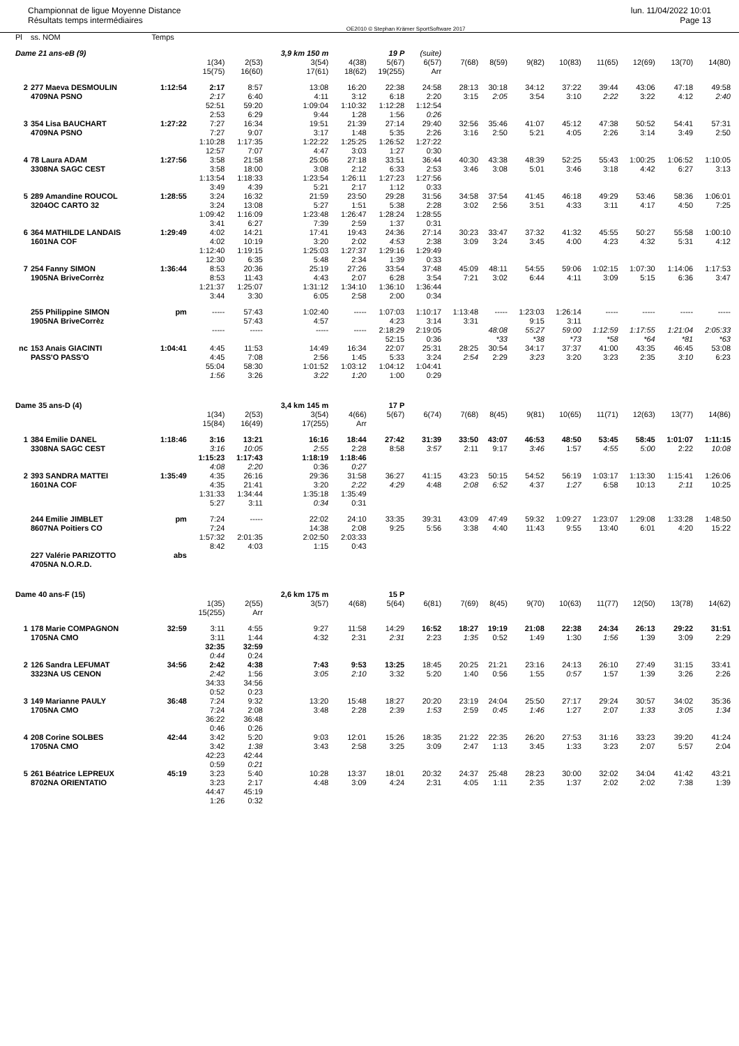Championnat de ligue Moyenne Distance
Résultats temps intermédiaires
OE2010 © Stephan Krämer SportSoftware 2017
lun. 11/04/2022 10:01
Page 13
| Pl | ss. NOM | Temps | | | | | | | | | | | | | | |
| Dame 21 ans-eB (9) | | | | | 3,9 km 150 m | | 19 P | (suite) | | | | | | | | |
| | | | 1(34) 15(75) | 2(53) 16(60) | 3(54) 17(61) | 4(38) 18(62) | 5(67) 19(255) | 6(57) Arr | 7(68) | 8(59) | 9(82) | 10(83) | 11(65) | 12(69) | 13(70) | 14(80) |
| 2 | 277 Maeva DESMOULIN 4709NA PSNO | 1:12:54 | 2:17 2:17 52:51 2:53 | 8:57 6:40 59:20 6:29 | 13:08 4:11 1:09:04 9:44 | 16:20 3:12 1:10:32 1:28 | 22:38 6:18 1:12:28 1:56 | 24:58 2:20 1:12:54 0:26 | 28:13 3:15 | 30:18 2:05 | 34:12 3:54 | 37:22 3:10 | 39:44 2:22 | 43:06 3:22 | 47:18 4:12 | 49:58 2:40 |
| 3 | 354 Lisa BAUCHART 4709NA PSNO | 1:27:22 | 7:27 7:27 1:10:28 12:57 | 16:34 9:07 1:17:35 7:07 | 19:51 3:17 1:22:22 4:47 | 21:39 1:48 1:25:25 3:03 | 27:14 5:35 1:26:52 1:27 | 29:40 2:26 1:27:22 0:30 | 32:56 3:16 | 35:46 2:50 | 41:07 5:21 | 45:12 4:05 | 47:38 2:26 | 50:52 3:14 | 54:41 3:49 | 57:31 2:50 |
| 4 | 78 Laura ADAM 3308NA SAGC CEST | 1:27:56 | 3:58 3:58 1:13:54 3:49 | 21:58 18:00 1:18:33 4:39 | 25:06 3:08 1:23:54 5:21 | 27:18 2:12 1:26:11 2:17 | 33:51 6:33 1:27:23 1:12 | 36:44 2:53 1:27:56 0:33 | 40:30 3:46 | 43:38 3:08 | 48:39 5:01 | 52:25 3:46 | 55:43 3:18 | 1:00:25 4:42 | 1:06:52 6:27 | 1:10:05 3:13 |
| 5 | 289 Amandine ROUCOL 3204OC CARTO 32 | 1:28:55 | 3:24 3:24 1:09:42 3:41 | 16:32 13:08 1:16:09 6:27 | 21:59 5:27 1:23:48 7:39 | 23:50 1:51 1:26:47 2:59 | 29:28 5:38 1:28:24 1:37 | 31:56 2:28 1:28:55 0:31 | 34:58 3:02 | 37:54 2:56 | 41:45 3:51 | 46:18 4:33 | 49:29 3:11 | 53:46 4:17 | 58:36 4:50 | 1:06:01 7:25 |
| 6 | 364 MATHILDE LANDAIS 1601NA COF | 1:29:49 | 4:02 4:02 1:12:40 12:30 | 14:21 10:19 1:19:15 6:35 | 17:41 3:20 1:25:03 5:48 | 19:43 2:02 1:27:37 2:34 | 24:36 4:53 1:29:16 1:39 | 27:14 2:38 1:29:49 0:33 | 30:23 3:09 | 33:47 3:24 | 37:32 3:45 | 41:32 4:00 | 45:55 4:23 | 50:27 4:32 | 55:58 5:31 | 1:00:10 4:12 |
| 7 | 254 Fanny SIMON 1905NA BriveCorrèz | 1:36:44 | 8:53 8:53 1:21:37 3:44 | 20:36 11:43 1:25:07 3:30 | 25:19 4:43 1:31:12 6:05 | 27:26 2:07 1:34:10 2:58 | 33:54 6:28 1:36:10 2:00 | 37:48 3:54 1:36:44 0:34 | 45:09 7:21 | 48:11 3:02 | 54:55 6:44 | 59:06 4:11 | 1:02:15 3:09 | 1:07:30 5:15 | 1:14:06 6:36 | 1:17:53 3:47 |
| | 255 Philippine SIMON 1905NA BriveCorrèz | pm | ----- ----- | 57:43 57:43 ----- | 1:02:40 4:57 ----- | ----- ----- | 1:07:03 4:23 2:18:29 52:15 | 1:10:17 3:14 2:19:05 0:36 | 1:13:48 3:31 | ----- 48:08 *33 | 1:23:03 9:15 55:27 *38 | 1:26:14 3:11 59:00 *73 | ----- 1:12:59 *58 | ----- 1:17:55 *64 | ----- 1:21:04 *81 | ----- 2:05:33 *63 |
| nc | 153 Anais GIACINTI PASS'O PASS'O | 1:04:41 | 4:45 4:45 55:04 1:56 | 11:53 7:08 58:30 3:26 | 14:49 2:56 1:01:52 3:22 | 16:34 1:45 1:03:12 1:20 | 22:07 5:33 1:04:12 1:00 | 25:31 3:24 1:04:41 0:29 | 28:25 2:54 | 30:54 2:29 | 34:17 3:23 | 37:37 3:20 | 41:00 3:23 | 43:35 2:35 | 46:45 3:10 | 53:08 6:23 |
| Dame 35 ans-D (4) | | | | | 3,4 km 145 m | | 17 P | | | | | | | | | |
| | | | 1(34) 15(84) | 2(53) 16(49) | 3(54) 17(255) | 4(66) Arr | 5(67) | 6(74) | 7(68) | 8(45) | 9(81) | 10(65) | 11(71) | 12(63) | 13(77) | 14(86) |
| 1 | 384 Emilie DANEL 3308NA SAGC CEST | 1:18:46 | 3:16 3:16 1:15:23 4:08 | 13:21 10:05 1:17:43 2:20 | 16:16 2:55 1:18:19 0:36 | 18:44 2:28 1:18:46 0:27 | 27:42 8:58 | 31:39 3:57 | 33:50 2:11 | 43:07 9:17 | 46:53 3:46 | 48:50 1:57 | 53:45 4:55 | 58:45 5:00 | 1:01:07 2:22 | 1:11:15 10:08 |
| 2 | 393 SANDRA MATTEI 1601NA COF | 1:35:49 | 4:35 4:35 1:31:33 5:27 | 26:16 21:41 1:34:44 3:11 | 29:36 3:20 1:35:18 0:34 | 31:58 2:22 1:35:49 0:31 | 36:27 4:29 | 41:15 4:48 | 43:23 2:08 | 50:15 6:52 | 54:52 4:37 | 56:19 1:27 | 1:03:17 6:58 | 1:13:30 10:13 | 1:15:41 2:11 | 1:26:06 10:25 |
| | 244 Emilie JIMBLET 8607NA Poitiers CO | pm | 7:24 7:24 1:57:32 8:42 | ----- 2:01:35 4:03 | 22:02 14:38 2:02:50 1:15 | 24:10 2:08 2:03:33 0:43 | 33:35 9:25 | 39:31 5:56 | 43:09 3:38 | 47:49 4:40 | 59:32 11:43 | 1:09:27 9:55 | 1:23:07 13:40 | 1:29:08 6:01 | 1:33:28 4:20 | 1:48:50 15:22 |
| | 227 Valérie PARIZOTTO 4705NA N.O.R.D. | abs | | | | | | | | | | | | | | |
| Dame 40 ans-F (15) | | | | | 2,6 km 175 m | | 15 P | | | | | | | | | |
| | | | 1(35) 15(255) | 2(55) Arr | 3(57) | 4(68) | 5(64) | 6(81) | 7(69) | 8(45) | 9(70) | 10(63) | 11(77) | 12(50) | 13(78) | 14(62) |
| 1 | 178 Marie COMPAGNON 1705NA CMO | 32:59 | 3:11 3:11 32:35 0:44 | 4:55 1:44 32:59 0:24 | 9:27 4:32 | 11:58 2:31 | 14:29 2:31 | 16:52 2:23 | 18:27 1:35 | 19:19 0:52 | 21:08 1:49 | 22:38 1:30 | 24:34 1:56 | 26:13 1:39 | 29:22 3:09 | 31:51 2:29 |
| 2 | 126 Sandra LEFUMAT 3323NA US CENON | 34:56 | 2:42 2:42 34:33 0:52 | 4:38 1:56 34:56 0:23 | 7:43 3:05 | 9:53 2:10 | 13:25 3:32 | 18:45 5:20 | 20:25 1:40 | 21:21 0:56 | 23:16 1:55 | 24:13 0:57 | 26:10 1:57 | 27:49 1:39 | 31:15 3:26 | 33:41 2:26 |
| 3 | 149 Marianne PAULY 1705NA CMO | 36:48 | 7:24 7:24 36:22 0:46 | 9:32 2:08 36:48 0:26 | 13:20 3:48 | 15:48 2:28 | 18:27 2:39 | 20:20 1:53 | 23:19 2:59 | 24:04 0:45 | 25:50 1:46 | 27:17 1:27 | 29:24 2:07 | 30:57 1:33 | 34:02 3:05 | 35:36 1:34 |
| 4 | 208 Corine SOLBES 1705NA CMO | 42:44 | 3:42 3:42 42:23 0:59 | 5:20 1:38 42:44 0:21 | 9:03 3:43 | 12:01 2:58 | 15:26 3:25 | 18:35 3:09 | 21:22 2:47 | 22:35 1:13 | 26:20 3:45 | 27:53 1:33 | 31:16 3:23 | 33:23 2:07 | 39:20 5:57 | 41:24 2:04 |
| 5 | 261 Béatrice LEPREUX 8702NA ORIENTATIO | 45:19 | 3:23 3:23 44:47 1:26 | 5:40 2:17 45:19 0:32 | 10:28 4:48 | 13:37 3:09 | 18:01 4:24 | 20:32 2:31 | 24:37 4:05 | 25:48 1:11 | 28:23 2:35 | 30:00 1:37 | 32:02 2:02 | 34:04 2:02 | 41:42 7:38 | 43:21 1:39 |